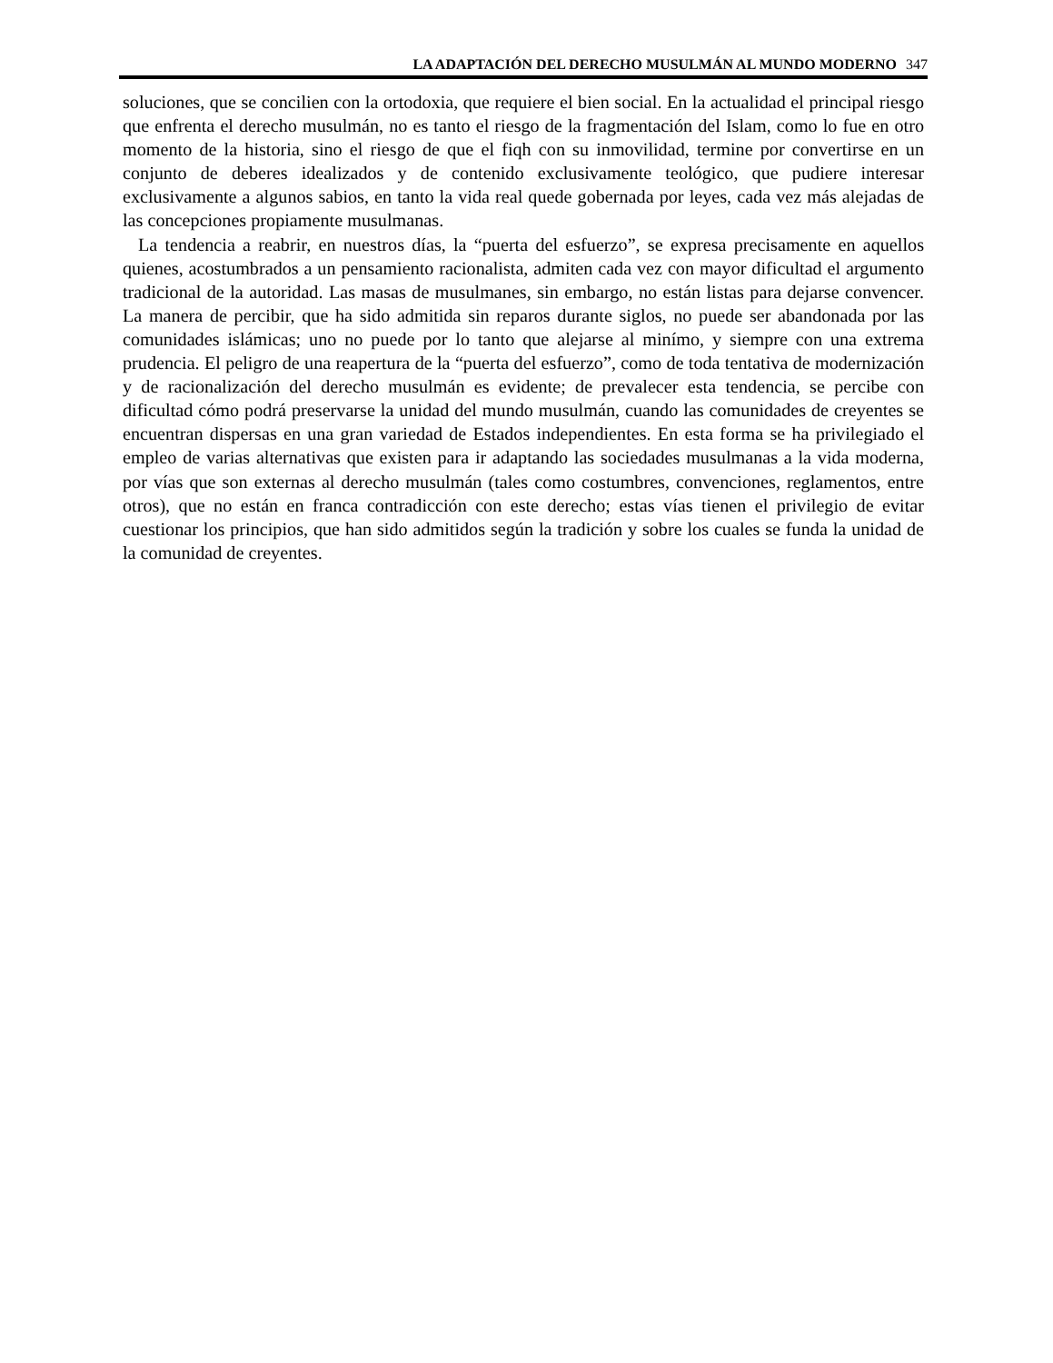LA ADAPTACIÓN DEL DERECHO MUSULMÁN AL MUNDO MODERNO 347
soluciones, que se concilien con la ortodoxia, que requiere el bien social. En la actualidad el principal riesgo que enfrenta el derecho musulmán, no es tanto el riesgo de la fragmentación del Islam, como lo fue en otro momento de la historia, sino el riesgo de que el fiqh con su inmovilidad, termine por convertirse en un conjunto de deberes idealizados y de contenido exclusivamente teológico, que pudiere interesar exclusivamente a algunos sabios, en tanto la vida real quede gobernada por leyes, cada vez más alejadas de las concepciones propiamente musulmanas.
La tendencia a reabrir, en nuestros días, la “puerta del esfuerzo”, se expresa precisamente en aquellos quienes, acostumbrados a un pensamiento racionalista, admiten cada vez con mayor dificultad el argumento tradicional de la autoridad. Las masas de musulmanes, sin embargo, no están listas para dejarse convencer. La manera de percibir, que ha sido admitida sin reparos durante siglos, no puede ser abandonada por las comunidades islámicas; uno no puede por lo tanto que alejarse al minímo, y siempre con una extrema prudencia. El peligro de una reapertura de la “puerta del esfuerzo”, como de toda tentativa de modernización y de racionalización del derecho musulmán es evidente; de prevalecer esta tendencia, se percibe con dificultad cómo podrá preservarse la unidad del mundo musulmán, cuando las comunidades de creyentes se encuentran dispersas en una gran variedad de Estados independientes. En esta forma se ha privilegiado el empleo de varias alternativas que existen para ir adaptando las sociedades musulmanas a la vida moderna, por vías que son externas al derecho musulmán (tales como costumbres, convenciones, reglamentos, entre otros), que no están en franca contradicción con este derecho; estas vías tienen el privilegio de evitar cuestionar los principios, que han sido admitidos según la tradición y sobre los cuales se funda la unidad de la comunidad de creyentes.